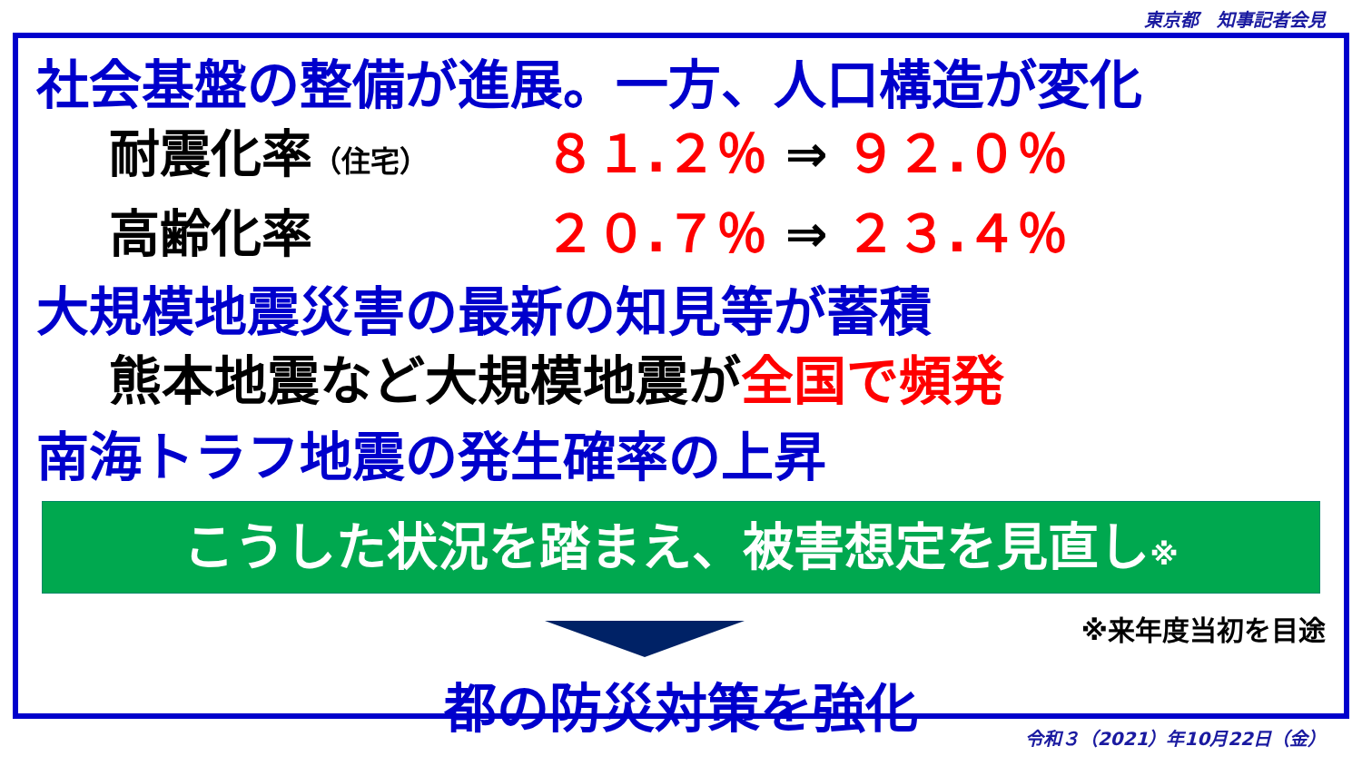東京都　知事記者会見
社会基盤の整備が進展。一方、人口構造が変化
耐震化率（住宅） ８１.２％ ⇒ ９２.０％
高齢化率 ２０.７％ ⇒ ２３.４％
大規模地震災害の最新の知見等が蓄積
熊本地震など大規模地震が 全国で頻発
南海トラフ地震の発生確率の上昇
こうした状況を踏まえ、被害想定を見直し※
※来年度当初を目途
都の防災対策を強化
令和３（2021）年10月22日（金）